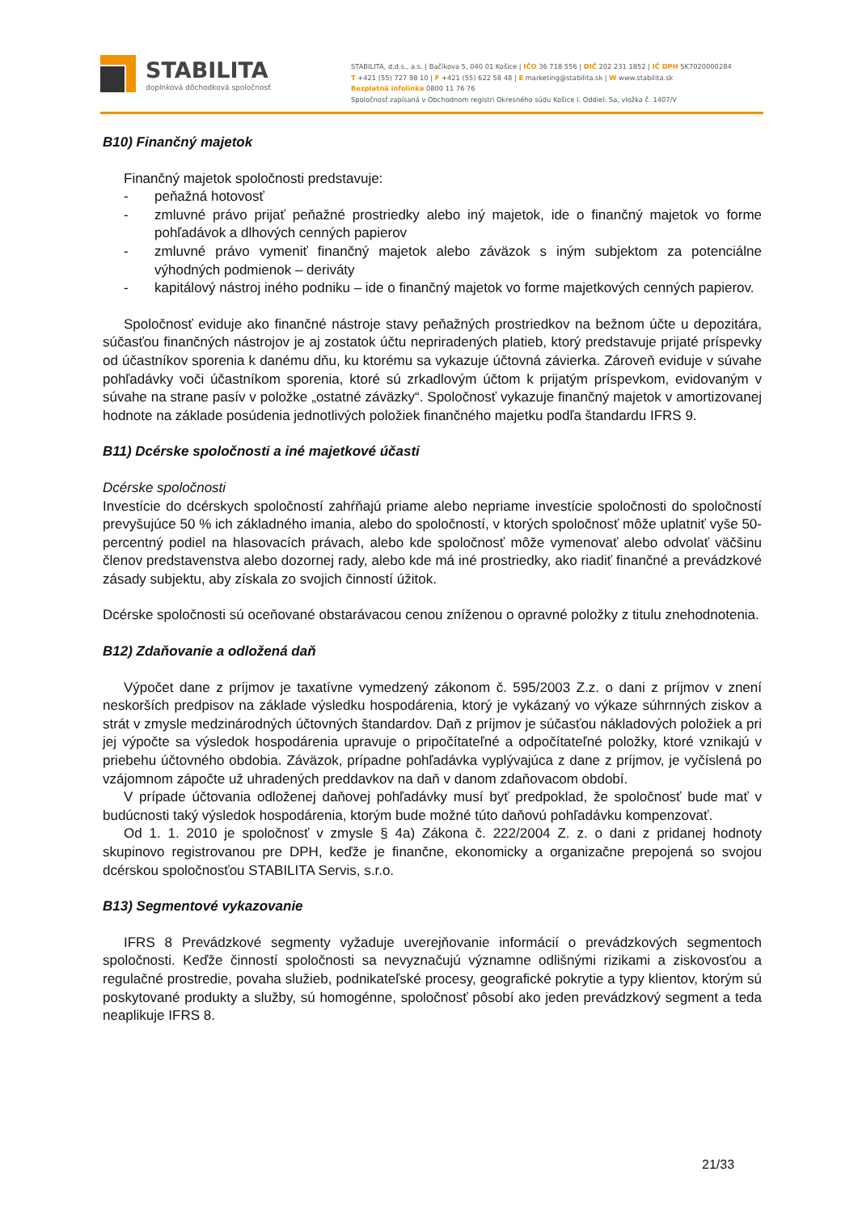STABILITA
doplnková dôchodková spoločnosť
STABILITA, d.d.s., a.s. | Bačíkova 5, 040 01 Košice | IČO 36 718 556 | DIČ 202 231 1852 | IČ DPH SK7020000284
T +421 (55) 727 98 10 | F +421 (55) 622 58 48 | E marketing@stabilita.sk | W www.stabilita.sk
Bezplatná infolinka 0800 11 76 76
Spoločnosť zapísaná v Obchodnom registri Okresného súdu Košice I. Oddiel: Sa, vložka č. 1407/V
B10) Finančný majetok
Finančný majetok spoločnosti predstavuje:
- peňažná hotovosť
- zmluvné právo prijať peňažné prostriedky alebo iný majetok, ide o finančný majetok vo forme pohľadávok a dlhových cenných papierov
- zmluvné právo vymeniť finančný majetok alebo záväzok s iným subjektom za potenciálne výhodných podmienok – deriváty
- kapitálový nástroj iného podniku – ide o finančný majetok vo forme majetkových cenných papierov.
Spoločnosť eviduje ako finančné nástroje stavy peňažných prostriedkov na bežnom účte u depozitára, súčasťou finančných nástrojov je aj zostatok účtu nepriradených platieb, ktorý predstavuje prijaté príspevky od účastníkov sporenia k danému dňu, ku ktorému sa vykazuje účtovná závierka. Zároveň eviduje v súvahe pohľadávky voči účastníkom sporenia, ktoré sú zrkadlovým účtom k prijatým príspevkom, evidovaným v súvahe na strane pasív v položke „ostatné záväzky“. Spoločnosť vykazuje finančný majetok v amortizovanej hodnote na základe posúdenia jednotlivých položiek finančného majetku podľa štandardu IFRS 9.
B11) Dcérske spoločnosti a iné majetkové účasti
Dcérske spoločnosti
Investície do dcérskych spoločností zahŕňajú priame alebo nepriame investície spoločnosti do spoločností prevyšujúce 50 % ich základného imania, alebo do spoločností, v ktorých spoločnosť môže uplatniť vyše 50-percentný podiel na hlasovacích právach, alebo kde spoločnosť môže vymenovať alebo odvolať väčšinu členov predstavenstva alebo dozornej rady, alebo kde má iné prostriedky, ako riadiť finančné a prevádzkové zásady subjektu, aby získala zo svojich činností úžitok.
Dcérske spoločnosti sú oceňované obstarávacou cenou zníženou o opravné položky z titulu znehodnotenia.
B12) Zdaňovanie a odložená daň
Výpočet dane z príjmov je taxatívne vymedzený zákonom č. 595/2003 Z.z. o dani z príjmov v znení neskorších predpisov na základe výsledku hospodárenia, ktorý je vykázaný vo výkaze súhrnných ziskov a strát v zmysle medzinárodných účtovných štandardov. Daň z príjmov je súčasťou nákladových položiek a pri jej výpočte sa výsledok hospodárenia upravuje o pripočítateľné a odpočítateľné položky, ktoré vznikajú v priebehu účtovného obdobia. Záväzok, prípadne pohľadávka vyplývajúca z dane z príjmov, je vyčíslená po vzájomnom zápočte už uhradených preddavkov na daň v danom zdaňovacom období.
V prípade účtovania odloženej daňovej pohľadávky musí byť predpoklad, že spoločnosť bude mať v budúcnosti taký výsledok hospodárenia, ktorým bude možné túto daňovú pohľadávku kompenzovať.
Od 1. 1. 2010 je spoločnosť v zmysle § 4a) Zákona č. 222/2004 Z. z. o dani z pridanej hodnoty skupinovo registrovanou pre DPH, keďže je finančne, ekonomicky a organizačne prepojená so svojou dcérskou spoločnosťou STABILITA Servis, s.r.o.
B13) Segmentové vykazovanie
IFRS 8 Prevádzkové segmenty vyžaduje uverejňovanie informácií o prevádzkových segmentoch spoločnosti. Keďže činností spoločnosti sa nevyznačujú významne odlišnými rizikami a ziskovosťou a regulačné prostredie, povaha služieb, podnikateľské procesy, geografické pokrytie a typy klientov, ktorým sú poskytované produkty a služby, sú homogénne, spoločnosť pôsobí ako jeden prevádzkový segment a teda neaplikuje IFRS 8.
21/33